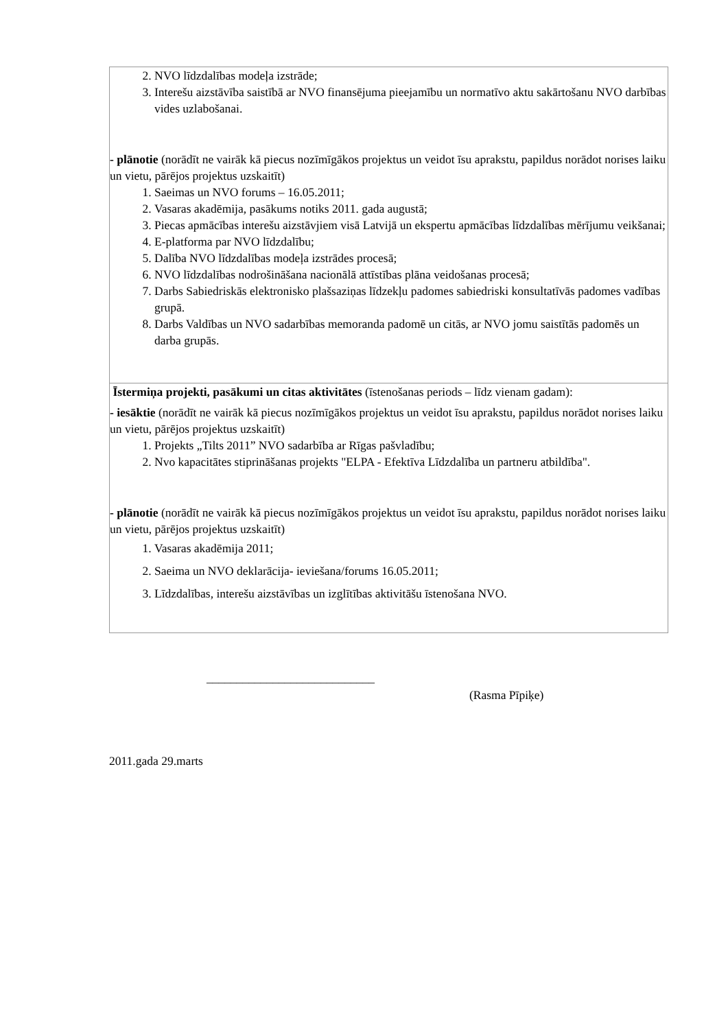| 2. NVO līdzdalības modeļa izstrāde; 3. Interešu aizstāvība saistībā ar NVO finansējuma pieejamību un normatīvo aktu sakārtošanu NVO darbības vides uzlabošanai. - plānotie (norādīt ne vairāk kā piecus nozīmīgākos projektus un veidot īsu aprakstu, papildus norādot norises laiku un vietu, pārējos projektus uzskaitīt) 1. Saeimas un NVO forums – 16.05.2011; 2. Vasaras akadēmija, pasākums notiks 2011. gada augustā; 3. Piecas apmācības interešu aizstāvjiem visā Latvijā un ekspertu apmācības līdzdalības mērījumu veikšanai; 4. E-platforma par NVO līdzdalību; 5. Dalība NVO līdzdalības modeļa izstrādes procesā; 6. NVO līdzdalības nodrošināšana nacionālā attīstības plāna veidošanas procesā; 7. Darbs Sabiedriskās elektronisko plašsaziņas līdzekļu padomes sabiedriski konsultatīvās padomes vadības grupā. 8. Darbs Valdības un NVO sadarbības memoranda padomē un citās, ar NVO jomu saistītās padomēs un darba grupās. |
| Īstermiņa projekti, pasākumi un citas aktivitātes (īstenošanas periods – līdz vienam gadam): - iesāktie (norādīt ne vairāk kā piecus nozīmīgākos projektus un veidot īsu aprakstu, papildus norādot norises laiku un vietu, pārējos projektus uzskaitīt) 1. Projekts „Tilts 2011” NVO sadarbība ar Rīgas pašvladību; 2. Nvo kapacitātes stiprināšanas projekts "ELPA - Efektīva Līdzdalība un partneru atbildība". - plānotie (norādīt ne vairāk kā piecus nozīmīgākos projektus un veidot īsu aprakstu, papildus norādot norises laiku un vietu, pārējos projektus uzskaitīt) 1. Vasaras akadēmija 2011; 2. Saeima un NVO deklarācija- ieviešana/forums 16.05.2011; 3. Līdzdalības, interešu aizstāvības un izglītības aktivitāšu īstenošana NVO. |
____________________________
(Rasma Pīpiķe)
2011.gada 29.marts